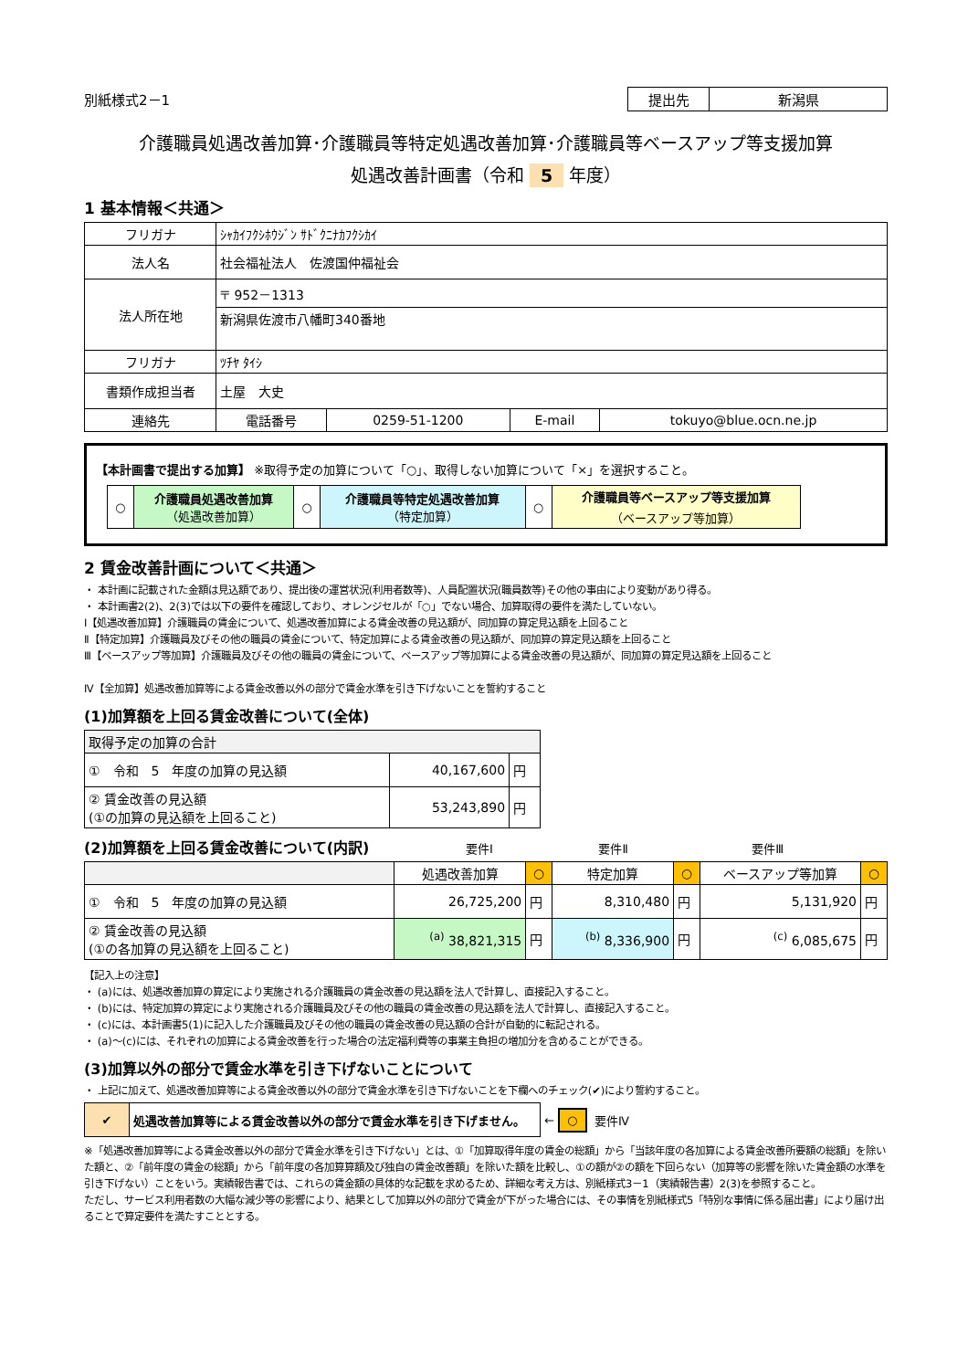別紙様式2－1
| 提出先 | 新潟県 |
介護職員処遇改善加算･介護職員等特定処遇改善加算･介護職員等ベースアップ等支援加算
処遇改善計画書（令和 5 年度）
1 基本情報＜共通＞
| フリガナ | ｼｬｶｲﾌｸｼﾎｳｼﾞﾝ ｻﾄﾞｸﾆﾅｶﾌｸｼｶｲ | | | |
| 法人名 | 社会福祉法人 佐渡国仲福祉会 | | | |
| 法人所在地 | 〒 952－1313 | | | |
| | 新潟県佐渡市八幡町340番地 | | | |
| フリガナ | ﾂﾁﾔ ﾀｲｼ | | | |
| 書類作成担当者 | 土屋 大史 | | | |
| 連絡先 | 電話番号 | 0259-51-1200 | E-mail | tokuyo@blue.ocn.ne.jp |
【本計画書で提出する加算】 ※取得予定の加算について「○」、取得しない加算について「×」を選択すること。
| ○ | 介護職員処遇改善加算 （処遇改善加算） | ○ | 介護職員等特定処遇改善加算 （特定加算） | ○ | 介護職員等ベースアップ等支援加算 （ベースアップ等加算） |
2 賃金改善計画について＜共通＞
・ 本計画に記載された金額は見込額であり、提出後の運営状況(利用者数等)、人員配置状況(職員数等)その他の事由により変動があり得る。
・ 本計画書2(2)、2(3)では以下の要件を確認しており、オレンジセルが「○」でない場合、加算取得の要件を満たしていない。
Ⅰ【処遇改善加算】介護職員の賃金について、処遇改善加算による賃金改善の見込額が、同加算の算定見込額を上回ること
Ⅱ【特定加算】介護職員及びその他の職員の賃金について、特定加算による賃金改善の見込額が、同加算の算定見込額を上回ること
Ⅲ【ベースアップ等加算】介護職員及びその他の職員の賃金について、ベースアップ等加算による賃金改善の見込額が、同加算の算定見込額を上回ること
Ⅳ【全加算】処遇改善加算等による賃金改善以外の部分で賃金水準を引き下げないことを誓約すること
(1)加算額を上回る賃金改善について(全体)
| 取得予定の加算の合計 | | |
| ① 令和 5 年度の加算の見込額 | 40,167,600 | 円 |
| ② 賃金改善の見込額 (①の加算の見込額を上回ること) | 53,243,890 | 円 |
(2)加算額を上回る賃金改善について(内訳) 要件Ⅰ 要件Ⅱ 要件Ⅲ
| | 処遇改善加算 | ○ | 特定加算 | ○ | ベースアップ等加算 | ○ |
| ① 令和 5 年度の加算の見込額 | 26,725,200 | 円 | 8,310,480 | 円 | 5,131,920 | 円 |
| ② 賃金改善の見込額 (①の各加算の見込額を上回ること) | <sup>(a)</sup> 38,821,315 | 円 | <sup>(b)</sup> 8,336,900 | 円 | <sup>(c)</sup> 6,085,675 | 円 |
【記入上の注意】
・ (a)には、処遇改善加算の算定により実施される介護職員の賃金改善の見込額を法人で計算し、直接記入すること。
・ (b)には、特定加算の算定により実施される介護職員及びその他の職員の賃金改善の見込額を法人で計算し、直接記入すること。
・ (c)には、本計画書5(1)に記入した介護職員及びその他の職員の賃金改善の見込額の合計が自動的に転記される。
・ (a)～(c)には、それぞれの加算による賃金改善を行った場合の法定福利費等の事業主負担の増加分を含めることができる。
(3)加算以外の部分で賃金水準を引き下げないことについて
・ 上記に加えて、処遇改善加算等による賃金改善以外の部分で賃金水準を引き下げないことを下欄へのチェック(✔)により誓約すること。
| ✔ | 処遇改善加算等による賃金改善以外の部分で賃金水準を引き下げません。 |
← ○ 要件Ⅳ
※「処遇改善加算等による賃金改善以外の部分で賃金水準を引き下げない」とは、①「加算取得年度の賃金の総額」から「当該年度の各加算による賃金改善所要額の総額」を除いた額と、②「前年度の賃金の総額」から「前年度の各加算算額及び独自の賃金改善額」を除いた額を比較し、①の額が②の額を下回らない（加算等の影響を除いた賃金額の水準を引き下げない）ことをいう。実績報告書では、これらの賃金額の具体的な記載を求めるため、詳細な考え方は、別紙様式3－1（実績報告書）2(3)を参照すること。
ただし、サービス利用者数の大幅な減少等の影響により、結果として加算以外の部分で賃金が下がった場合には、その事情を別紙様式5「特別な事情に係る届出書」により届け出ることで算定要件を満たすこととする。